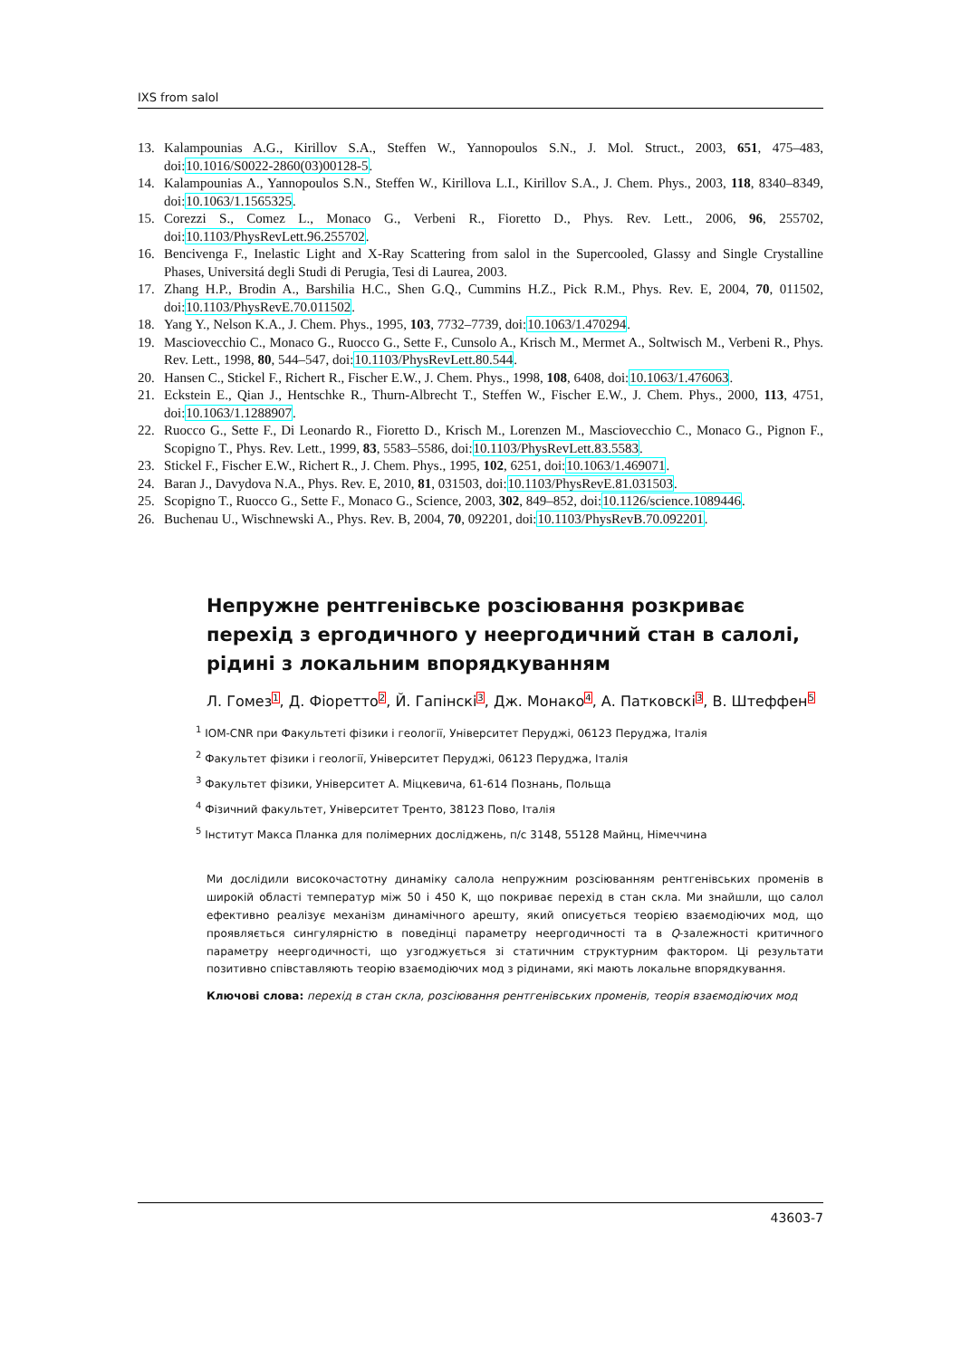IXS from salol
13. Kalampounias A.G., Kirillov S.A., Steffen W., Yannopoulos S.N., J. Mol. Struct., 2003, 651, 475–483, doi:10.1016/S0022-2860(03)00128-5.
14. Kalampounias A., Yannopoulos S.N., Steffen W., Kirillova L.I., Kirillov S.A., J. Chem. Phys., 2003, 118, 8340–8349, doi:10.1063/1.1565325.
15. Corezzi S., Comez L., Monaco G., Verbeni R., Fioretto D., Phys. Rev. Lett., 2006, 96, 255702, doi:10.1103/PhysRevLett.96.255702.
16. Bencivenga F., Inelastic Light and X-Ray Scattering from salol in the Supercooled, Glassy and Single Crystalline Phases, Universitá degli Studi di Perugia, Tesi di Laurea, 2003.
17. Zhang H.P., Brodin A., Barshilia H.C., Shen G.Q., Cummins H.Z., Pick R.M., Phys. Rev. E, 2004, 70, 011502, doi:10.1103/PhysRevE.70.011502.
18. Yang Y., Nelson K.A., J. Chem. Phys., 1995, 103, 7732–7739, doi:10.1063/1.470294.
19. Masciovecchio C., Monaco G., Ruocco G., Sette F., Cunsolo A., Krisch M., Mermet A., Soltwisch M., Verbeni R., Phys. Rev. Lett., 1998, 80, 544–547, doi:10.1103/PhysRevLett.80.544.
20. Hansen C., Stickel F., Richert R., Fischer E.W., J. Chem. Phys., 1998, 108, 6408, doi:10.1063/1.476063.
21. Eckstein E., Qian J., Hentschke R., Thurn-Albrecht T., Steffen W., Fischer E.W., J. Chem. Phys., 2000, 113, 4751, doi:10.1063/1.1288907.
22. Ruocco G., Sette F., Di Leonardo R., Fioretto D., Krisch M., Lorenzen M., Masciovecchio C., Monaco G., Pignon F., Scopigno T., Phys. Rev. Lett., 1999, 83, 5583–5586, doi:10.1103/PhysRevLett.83.5583.
23. Stickel F., Fischer E.W., Richert R., J. Chem. Phys., 1995, 102, 6251, doi:10.1063/1.469071.
24. Baran J., Davydova N.A., Phys. Rev. E, 2010, 81, 031503, doi:10.1103/PhysRevE.81.031503.
25. Scopigno T., Ruocco G., Sette F., Monaco G., Science, 2003, 302, 849–852, doi:10.1126/science.1089446.
26. Buchenau U., Wischnewski A., Phys. Rev. B, 2004, 70, 092201, doi:10.1103/PhysRevB.70.092201.
Непружне рентгенівське розсіювання розкриває перехід з ергодичного у неергодичний стан в салолі, рідині з локальним впорядкуванням
Л. Гомез1, Д. Фіоретто2, Й. Гапінскі3, Дж. Монако4, А. Патковскі3, В. Штеффен5
<sup>1</sup> IOM-CNR при Факультеті фізики і геології, Університет Перуджі, 06123 Перуджа, Італія
<sup>2</sup> Факультет фізики і геології, Університет Перуджі, 06123 Перуджа, Італія
<sup>3</sup> Факультет фізики, Університет А. Міцкевича, 61-614 Познань, Польща
<sup>4</sup> Фізичний факультет, Університет Тренто, 38123 Пово, Італія
<sup>5</sup> Інститут Макса Планка для полімерних досліджень, п/с 3148, 55128 Майнц, Німеччина
Ми дослідили високочастотну динаміку салола непружним розсіюванням рентгенівських променів в широкій області температур між 50 і 450 K, що покриває перехід в стан скла. Ми знайшли, що салол ефективно реалізує механізм динамічного арешту, який описується теорією взаємодіючих мод, що проявляється сингулярністю в поведінці параметру неергодичності та в Q-залежності критичного параметру неергодичності, що узгоджується зі статичним структурним фактором. Ці результати позитивно співставляють теорію взаємодіючих мод з рідинами, які мають локальне впорядкування.
Ключові слова: перехід в стан скла, розсіювання рентгенівських променів, теорія взаємодіючих мод
43603-7